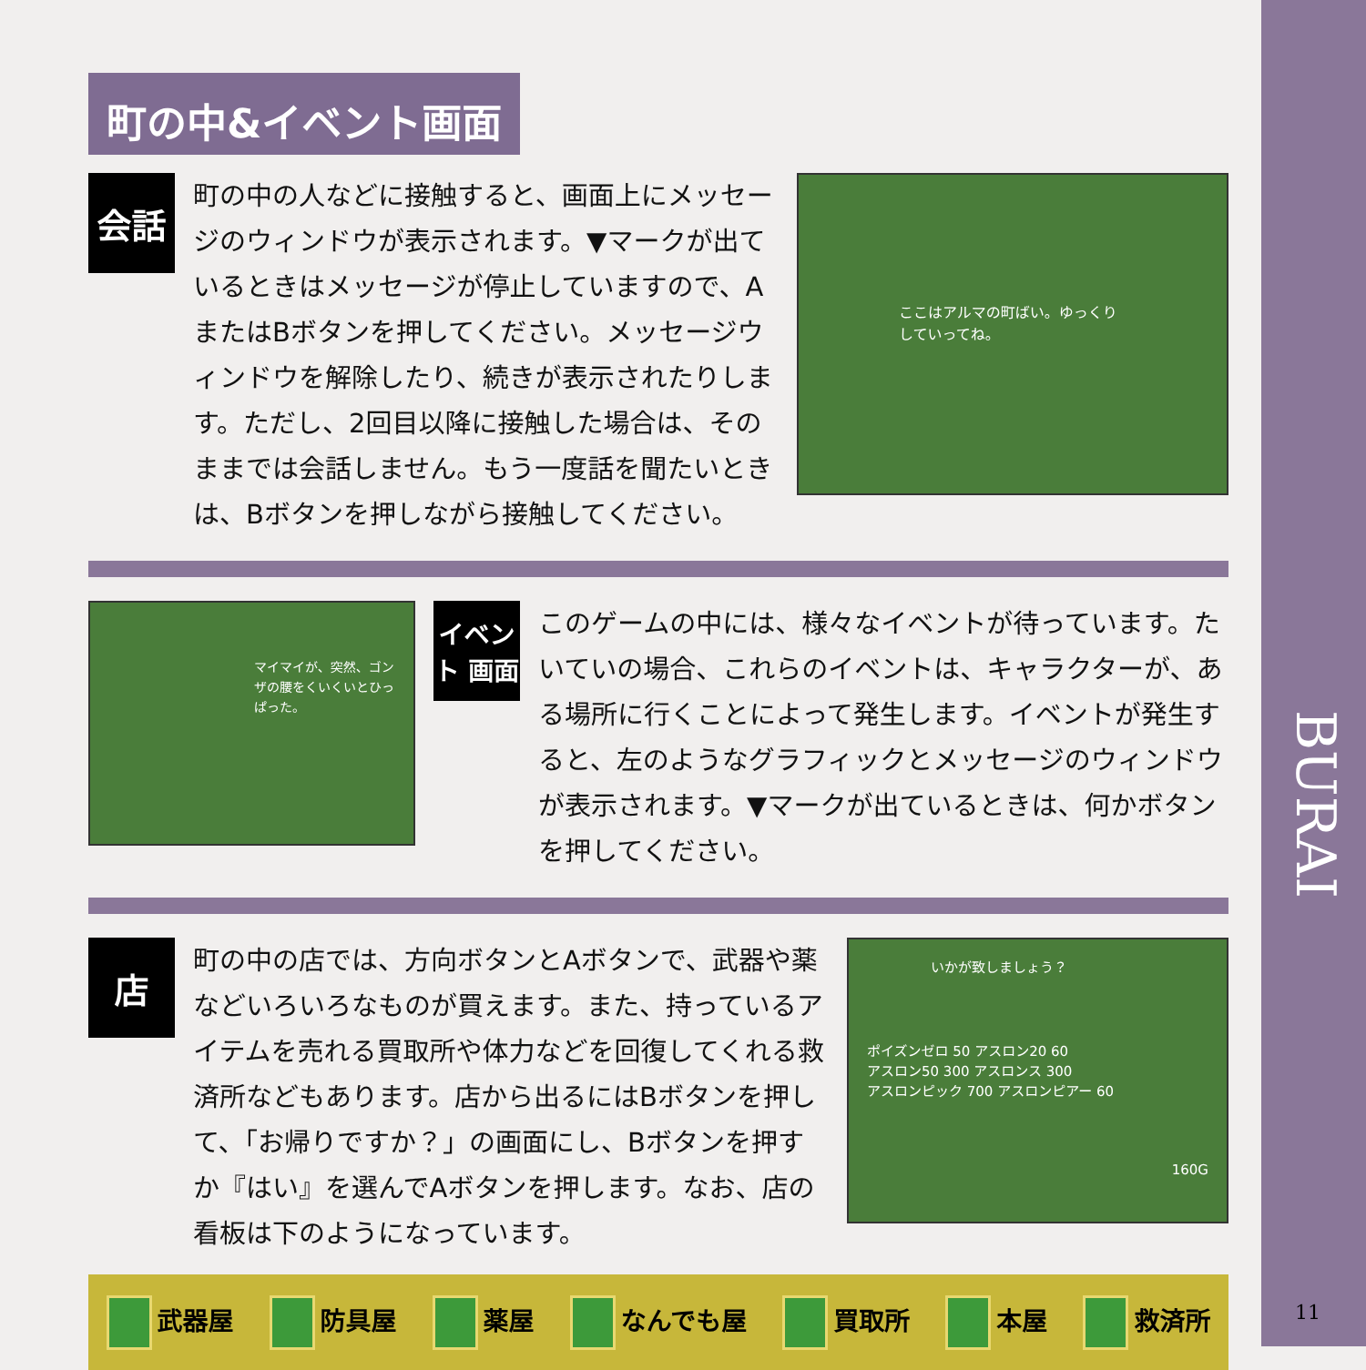町の中&イベント画面
会話
町の中の人などに接触すると、画面上にメッセージのウィンドウが表示されます。▼マークが出ているときはメッセージが停止していますので、AまたはBボタンを押してください。メッセージウィンドウを解除したり、続きが表示されたりします。ただし、2回目以降に接触した場合は、そのままでは会話しません。もう一度話を聞たいときは、Bボタンを押しながら接触してください。
ここはアルマの町ばい。ゆっくりしていってね。
マイマイが、突然、ゴンザの腰をくいくいとひっぱった。
イベント 画面
このゲームの中には、様々なイベントが待っています。たいていの場合、これらのイベントは、キャラクターが、ある場所に行くことによって発生します。イベントが発生すると、左のようなグラフィックとメッセージのウィンドウが表示されます。▼マークが出ているときは、何かボタンを押してください。
店
町の中の店では、方向ボタンとAボタンで、武器や薬などいろいろなものが買えます。また、持っているアイテムを売れる買取所や体力などを回復してくれる救済所などもあります。店から出るにはBボタンを押して、「お帰りですか？」の画面にし、Bボタンを押すか『はい』を選んでAボタンを押します。なお、店の看板は下のようになっています。
いかが致しましょう？
ポイズンゼロ 50 アスロン20 60
アスロン50 300 アスロンス 300
アスロンピック 700 アスロンピアー 60
160G
武器屋 防具屋 薬屋 なんでも屋 買取所 本屋 救済所
BURAI
11